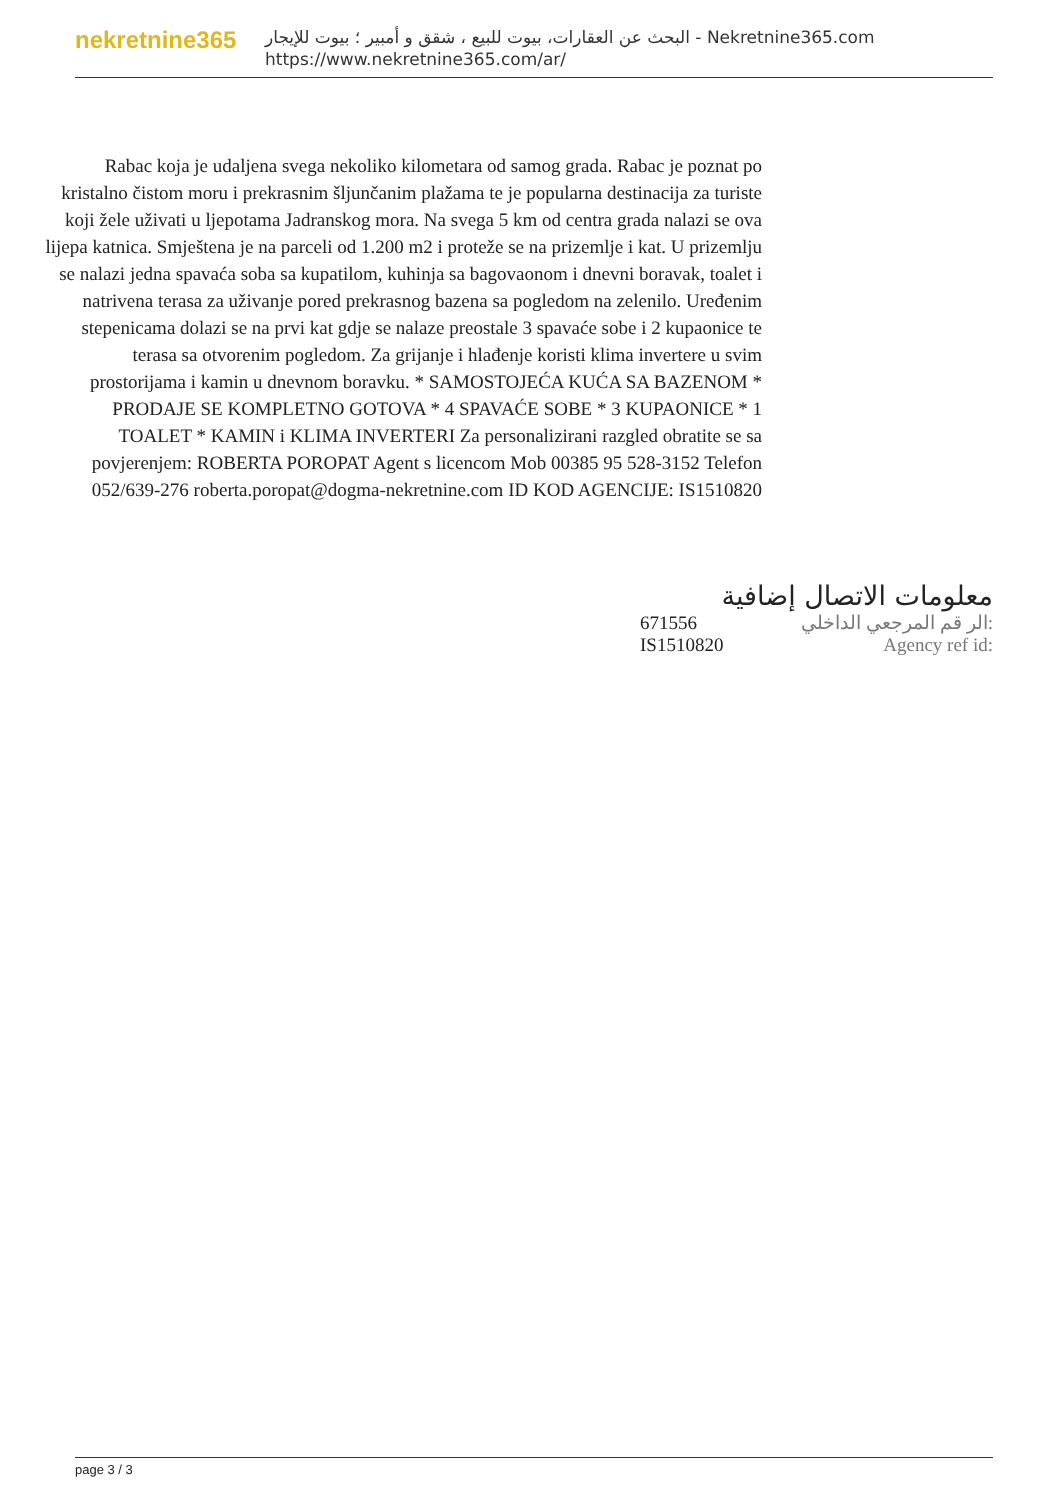nekretnine365
البحث عن العقارات، بيوت للبيع ، شقق و أمبير ؛ بيوت للإيجار - Nekretnine365.com
https://www.nekretnine365.com/ar/
Rabac koja je udaljena svega nekoliko kilometara od samog grada. Rabac je poznat po kristalno čistom moru i prekrasnim šljunčanim plažama te je popularna destinacija za turiste koji žele uživati u ljepotama Jadranskog mora. Na svega 5 km od centra grada nalazi se ova lijepa katnica. Smještena je na parceli od 1.200 m2 i proteže se na prizemlje i kat. U prizemlju se nalazi jedna spavaća soba sa kupatilom, kuhinja sa bagovaonom i dnevni boravak, toalet i natrivena terasa za uživanje pored prekrasnog bazena sa pogledom na zelenilo. Uređenim stepenicama dolazi se na prvi kat gdje se nalaze preostale 3 spavaće sobe i 2 kupaonice te terasa sa otvorenim pogledom. Za grijanje i hlađenje koristi klima invertere u svim prostorijama i kamin u dnevnom boravku. * SAMOSTOJEĆA KUĆA SA BAZENOM * PRODAJE SE KOMPLETNO GOTOVA * 4 SPAVAĆE SOBE * 3 KUPAONICE * 1 TOALET * KAMIN i KLIMA INVERTERI Za personalizirani razgled obratite se sa povjerenjem: ROBERTA POROPAT Agent s licencom Mob 00385 95 528-3152 Telefon 052/639-276 roberta.poropat@dogma-nekretnine.com ID KOD AGENCIJE: IS1510820
معلومات الاتصال إضافية
| 671556 | الر قم المرجعي الداخلي: |
| IS1510820 | Agency ref id: |
page 3 / 3